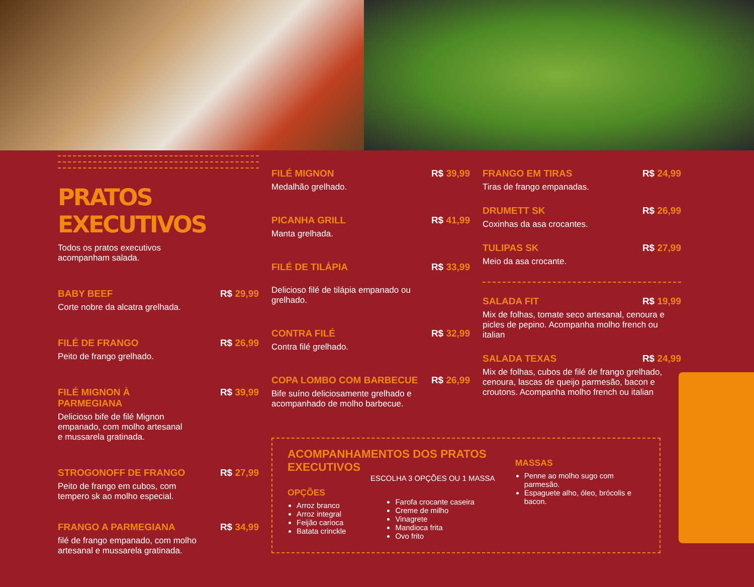PRATOS EXECUTIVOS
Todos os pratos executivos
acompanham salada.
BABY BEEF R$ 29,99
Corte nobre da alcatra grelhada.
FILÉ DE FRANGO R$ 26,99
Peito de frango grelhado.
FILÉ MIGNON À
PARMEGIANA R$ 39,99
Delicioso bife de filé Mignon
empanado, com molho artesanal
e mussarela gratinada.
STROGONOFF DE FRANGO R$ 27,99
Peito de frango em cubos, com
tempero sk ao molho especial.
FRANGO A PARMEGIANA R$ 34,99
filé de frango empanado, com molho
artesanal e mussarela gratinada.
FILÉ MIGNON R$ 39,99
Medalhão grelhado.
PICANHA GRILL R$ 41,99
Manta grelhada.
FILÉ DE TILÁPIA R$ 33,99
Delicioso filé de tilápia empanado ou
grelhado.
CONTRA FILÉ R$ 32,99
Contra filé grelhado.
COPA LOMBO COM BARBECUE R$ 26,99
Bife suíno deliciosamente grelhado e
acompanhado de molho barbecue.
FRANGO EM TIRAS R$ 24,99
Tiras de frango empanadas.
DRUMETT SK R$ 26,99
Coxinhas da asa crocantes.
TULIPAS SK R$ 27,99
Meio da asa crocante.
SALADA FIT R$ 19,99
Mix de folhas, tomate seco artesanal, cenoura e picles de pepino. Acompanha molho french ou italian
SALADA TEXAS R$ 24,99
Mix de folhas, cubos de filé de frango grelhado, cenoura, lascas de queijo parmesão, bacon e croutons. Acompanha molho french ou italian
ACOMPANHAMENTOS DOS PRATOS EXECUTIVOS
ESCOLHA 3 OPÇÕES OU 1 MASSA
OPÇÕES
Arroz branco
Arroz integral
Feijão carioca
Batata crinckle
Farofa crocante caseira
Creme de milho
Vinagrete
Mandioca frita
Ovo frito
MASSAS
Penne ao molho sugo com parmesão.
Espaguete alho, óleo, brócolis e bacon.